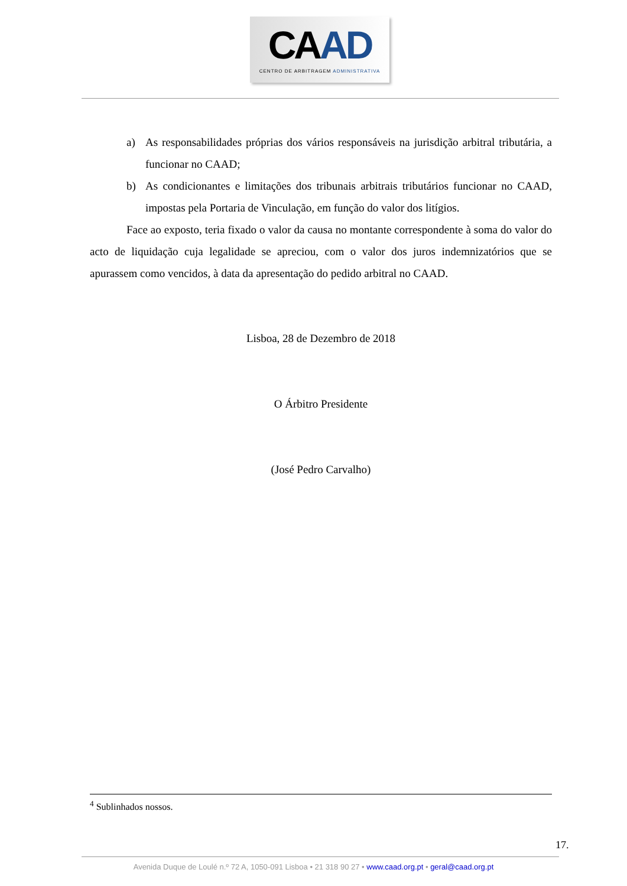CAAD
CENTRO DE ARBITRAGEM ADMINISTRATIVA
a) As responsabilidades próprias dos vários responsáveis na jurisdição arbitral tributária, a funcionar no CAAD;
b) As condicionantes e limitações dos tribunais arbitrais tributários funcionar no CAAD, impostas pela Portaria de Vinculação, em função do valor dos litígios.
Face ao exposto, teria fixado o valor da causa no montante correspondente à soma do valor do acto de liquidação cuja legalidade se apreciou, com o valor dos juros indemnizatórios que se apurassem como vencidos, à data da apresentação do pedido arbitral no CAAD.
Lisboa, 28 de Dezembro de 2018
O Árbitro Presidente
(José Pedro Carvalho)
<sup>4</sup> Sublinhados nossos.
17.
Avenida Duque de Loulé n.º 72 A, 1050-091 Lisboa • 21 318 90 27 • www.caad.org.pt • geral@caad.org.pt